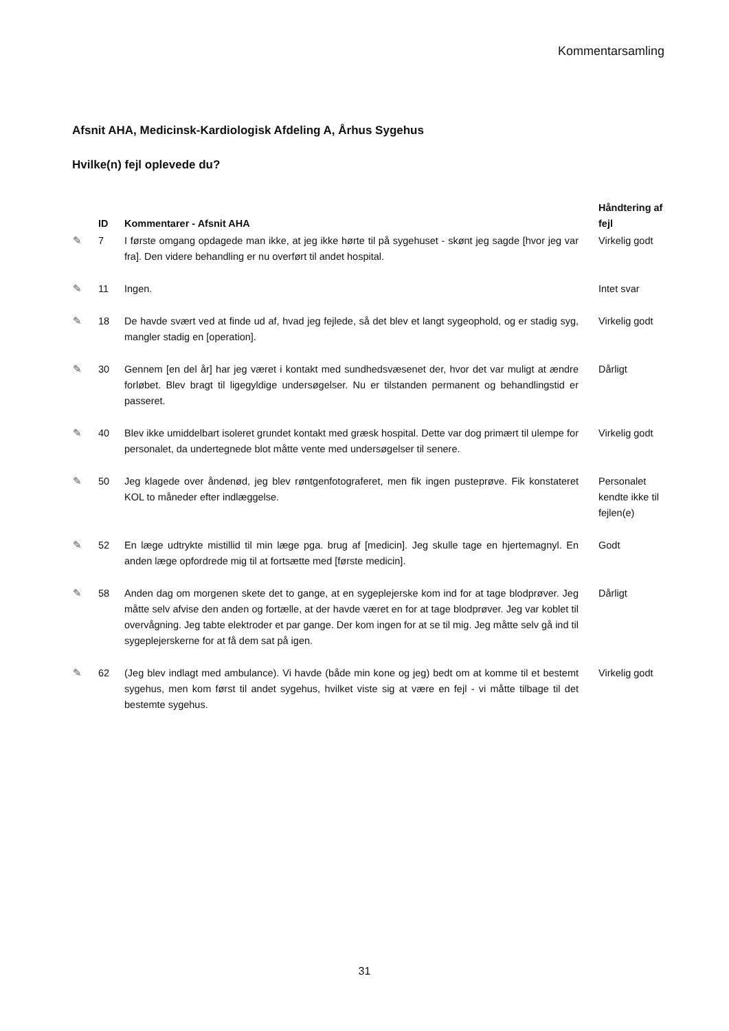Kommentarsamling
Afsnit AHA, Medicinsk-Kardiologisk Afdeling A, Århus Sygehus
Hvilke(n) fejl oplevede du?
| | ID | Kommentarer - Afsnit AHA | Håndtering af fejl |
| --- | --- | --- | --- |
| ✎ | 7 | I første omgang opdagede man ikke, at jeg ikke hørte til på sygehuset - skønt jeg sagde [hvor jeg var fra]. Den videre behandling er nu overført til andet hospital. | Virkelig godt |
| ✎ | 11 | Ingen. | Intet svar |
| ✎ | 18 | De havde svært ved at finde ud af, hvad jeg fejlede, så det blev et langt sygeophold, og er stadig syg, mangler stadig en [operation]. | Virkelig godt |
| ✎ | 30 | Gennem [en del år] har jeg været i kontakt med sundhedsvæsenet der, hvor det var muligt at ændre forløbet. Blev bragt til ligegyldige undersøgelser. Nu er tilstanden permanent og behandlingstid er passeret. | Dårligt |
| ✎ | 40 | Blev ikke umiddelbart isoleret grundet kontakt med græsk hospital. Dette var dog primært til ulempe for personalet, da undertegnede blot måtte vente med undersøgelser til senere. | Virkelig godt |
| ✎ | 50 | Jeg klagede over åndenød, jeg blev røntgenfotograferet, men fik ingen pusteprøve. Fik konstateret KOL to måneder efter indlæggelse. | Personalet kendte ikke til fejlen(e) |
| ✎ | 52 | En læge udtrykte mistillid til min læge pga. brug af [medicin]. Jeg skulle tage en hjertemagnyl. En anden læge opfordrede mig til at fortsætte med [første medicin]. | Godt |
| ✎ | 58 | Anden dag om morgenen skete det to gange, at en sygeplejerske kom ind for at tage blodprøver. Jeg måtte selv afvise den anden og fortælle, at der havde været en for at tage blodprøver. Jeg var koblet til overvågning. Jeg tabte elektroder et par gange. Der kom ingen for at se til mig. Jeg måtte selv gå ind til sygeplejerskerne for at få dem sat på igen. | Dårligt |
| ✎ | 62 | (Jeg blev indlagt med ambulance). Vi havde (både min kone og jeg) bedt om at komme til et bestemt sygehus, men kom først til andet sygehus, hvilket viste sig at være en fejl - vi måtte tilbage til det bestemte sygehus. | Virkelig godt |
31